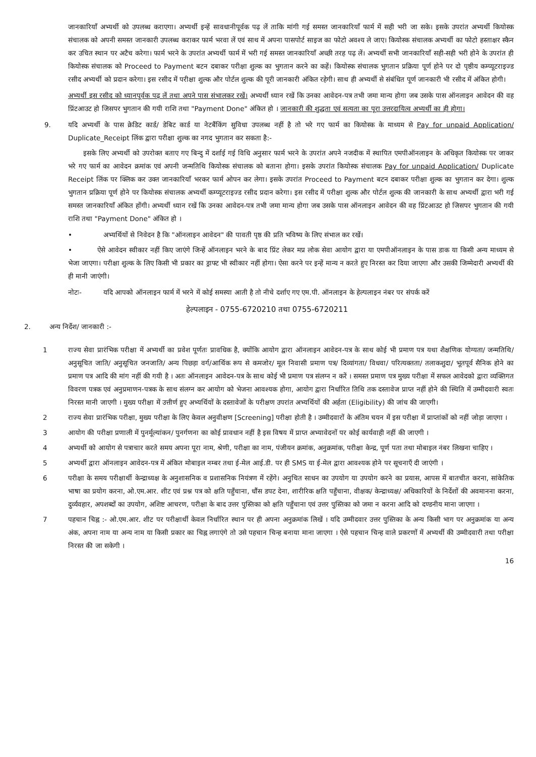जानकारियाँ अभ्यर्थी को उपलब्ध कराएगा। अभ्यर्थी इन्हें सावधानीपूर्वक पढ़ लें ताकि मांगी गई समस्त जानकारियाँ फार्म में सही भरी जा सके। इसके उपरांत अभ्यर्थी कियोस्क संचालक को अपनी समस्त जानकारी उपलब्ध कराकर फार्म भरवा लें एवं साथ में अपना पासपोर्ट साइज का फोटो अवश्य ले जाए। कियोस्क संचालक अभ्यर्थी का फोटो हस्ताक्षर स्कैन कर उचित स्थान पर अटैच करेगा। फार्म भरने के उपरांत अभ्यर्थी फार्म में भरी गई समस्त जानकारियाँ अच्छी तरह पढ़ लें। अभ्यर्थी सभी जानकारियाँ सही-सही भरी होने के उपरांत ही कियोस्क संचालक को Proceed to Payment बटन दबाकर परीक्षा शुल्क का भुगतान करने का कहें। कियोस्क संचालक भुगतान प्रक्रिया पूर्ण होने पर दो पृष्ठीय कम्प्यूटराइज्ड रसीद अभ्यर्थी को प्रदान करेगा। इस रसीद में परीक्षा शुल्क और पोर्टल शुल्क की पूरी जानकारी अंकित रहेगी। साथ ही अभ्यर्थी से संबंधित पूर्ण जानकारी भी रसीद में अंकित होगी।
अभ्यर्थी इस रसीद को ध्यानपूर्वक पढ़ लें तथा अपने पास संभालकर रखें। अभ्यर्थी ध्यान रखें कि उनका आवेदन-पत्र तभी जमा मान्य होगा जब उसके पास ऑनलाइन आवेदन की वह प्रिंटआउट हो जिसपर भुगतान की गयी राशि तथा "Payment Done" अंकित हो । जानकारी की शुद्धता एवं सत्यता का पूरा उत्तरदायित्व अभ्यर्थी का ही होगा।
9. यदि अभ्यर्थी के पास क्रेडिट कार्ड/ डेबिट कार्ड या नेटबैंकिंग सुविधा उपलब्ध नहीं है तो भरे गए फार्म का कियोस्क के माध्यम से Pay for unpaid Application/ Duplicate_Receipt लिंक द्वारा परीक्षा शुल्क का नगद भुगतान कर सकता है:-
इसके लिए अभ्यर्थी को उपरोक्त बताए गए बिन्दु में दर्शाई गई विधि अनुसार फार्म भरने के उपरांत अपने नजदीक में स्थापित एमपीऑनलाइन के अधिकृत कियोस्क पर जाकर भरे गए फार्म का आवेदन क्रमांक एवं अपनी जन्मतिथि कियोस्क संचालक को बताना होगा। इसके उपरांत कियोस्क संचालक Pay for unpaid Application/ Duplicate Receipt लिंक पर क्लिक कर उक्त जानकारियाँ भरकर फार्म ओपन कर लेगा। इसके उपरांत Proceed to Payment बटन दबाकर परीक्षा शुल्क का भुगतान कर देगा। शुल्क भुगतान प्रक्रिया पूर्ण होने पर कियोस्क संचालक अभ्यर्थी कम्प्यूटराइज्ड रसीद प्रदान करेगा। इस रसीद में परीक्षा शुल्क और पोर्टल शुल्क की जानकारी के साथ अभ्यर्थी द्वारा भरी गई समस्त जानकारियाँ अंकित होंगी। अभ्यर्थी ध्यान रखें कि उनका आवेदन-पत्र तभी जमा मान्य होगा जब उसके पास ऑनलाइन आवेदन की वह प्रिंटआउट हो जिसपर भुगतान की गयी राशि तथा "Payment Done" अंकित हो ।
• अभ्यर्थियों से निवेदन है कि "ऑनलाइन आवेदन" की पावती पृष्ठ की प्रति भविष्य के लिए संभाल कर रखें।
• ऐसे आवेदन स्वीकार नहीं किए जाएंगे जिन्हें ऑनलाइन भरने के बाद प्रिंट लेकर मप्र लोक सेवा आयोग द्वारा या एमपीऑनलाइन के पास डाक या किसी अन्य माध्यम से भेजा जाएगा। परीक्षा शुल्क के लिए किसी भी प्रकार का ड्राफ्ट भी स्वीकार नहीं होगा। ऐसा करने पर इन्हें मान्य न करते हुए निरस्त कर दिया जाएगा और उसकी जिम्मेदारी अभ्यर्थी की ही मानी जाएंगी।
नोटः- यदि आपको ऑनलाइन फार्म में भरने में कोई समस्या आती है तो नीचे दर्शाए गए एम.पी. ऑनलाइन के हेल्पलाइन नंबर पर संपर्क करें
हेल्पलाइन - 0755-6720210 तथा 0755-6720211
2. अन्य निर्देश/ जानकारी :-
1 राज्य सेवा प्रारंभिक परीक्षा में अभ्यर्थी का प्रवेश पूर्णतः प्रावधिक है, क्योंकि आयोग द्वारा ऑनलाइन आवेदन-पत्र के साथ कोई भी प्रमाण पत्र यथा शैक्षणिक योग्यता/ जन्मतिथि/ अनुसूचित जाति/ अनुसूचित जनजाति/ अन्य पिछड़ा वर्ग/आर्थिक रूप से कमजोर/ मूल निवासी प्रमाण पत्र/ दिव्यांगता/ विधवा/ परित्यक्तता/ तलाकशुदा/ भूतपूर्व सैनिक होने का प्रमाण पत्र आदि की मांग नहीं की गयी है । अतः ऑनलाइन आवेदन-पत्र के साथ कोई भी प्रमाण पत्र संलग्न न करें । समस्त प्रमाण पत्र मुख्य परीक्षा में सफल आवेदको द्वारा व्यक्तिगत विवरण पत्रक एवं अनुप्रमाणन-पत्रक के साथ संलग्न कर आयोग को भेजना आवश्यक होगा, आयोग द्वारा निर्धारित तिथि तक दस्तावेज प्राप्त नहीं होने की स्थिति में उम्मीदवारी स्वतः निरस्त मानी जाएगी । मुख्य परीक्षा में उत्तीर्ण हुए अभ्यर्थियों के दस्तावेजों के परीक्षण उपरांत अभ्यर्थियों की अर्हता (Eligibility) की जांच की जाएगी।
2 राज्य सेवा प्रारंभिक परीक्षा, मुख्य परीक्षा के लिए केवल अनुवीक्षण [Screening] परीक्षा होती है । उम्मीदवारों के अंतिम चयन में इस परीक्षा में प्राप्तांकों को नहीं जोड़ा जाएगा ।
3 आयोग की परीक्षा प्रणाली में पुनर्मूल्यांकन/ पुनर्गणना का कोई प्रावधान नहीं है इस विषय में प्राप्त अभ्यावेदनों पर कोई कार्यवाही नहीं की जाएगी ।
4 अभ्यर्थी को आयोग से पत्राचार करते समय अपना पूरा नाम, श्रेणी, परीक्षा का नाम, पंजीयन क्रमांक, अनुक्रमांक, परीक्षा केन्द्र, पूर्ण पता तथा मोबाइल नंबर लिखना चाहिए ।
5 अभ्यर्थी द्वारा ऑनलाइन आवेदन-पत्र में अंकित मोबाइल नम्बर तथा ई-मेल आई.डी. पर ही SMS या ई-मेल द्वारा आवश्यक होने पर सूचनाएँ दी जाएंगी ।
6 परीक्षा के समय परीक्षार्थी केन्द्राध्यक्ष के अनुशासनिक व प्रशासनिक नियंत्रण में रहेंगे। अनुचित साधन का उपयोग या उपयोग करने का प्रयास, आपस में बातचीत करना, सांकेतिक भाषा का प्रयोग करना, ओ.एम.आर. शीट एवं प्रश्न पत्र को क्षति पहुँचाना, धौंस डपट देना, शारीरिक क्षति पहुँचाना, वीक्षक/ केन्द्राध्यक्ष/ अधिकारियों के निर्देशों की अवमानना करना, दुर्व्यवहार, अपशब्दों का उपयोग, अशिष्ट आचरण, परीक्षा के बाद उत्तर पुस्तिका को क्षति पहुँचाना एवं उत्तर पुस्तिका को जमा न करना आदि को दण्डनीय माना जाएगा ।
7 पहचान चिह्न :- ओ.एम.आर. शीट पर परीक्षार्थी केवल निर्धारित स्थान पर ही अपना अनुक्रमांक लिखें । यदि उम्मीदवार उत्तर पुस्तिका के अन्य किसी भाग पर अनुक्रमांक या अन्य अंक, अपना नाम या अन्य नाम या किसी प्रकार का चिह्न लगाएंगे तो उसे पहचान चिन्ह बनाया माना जाएगा । ऐसे पहचान चिन्ह वाले प्रकरणों में अभ्यर्थी की उम्मीदवारी तथा परीक्षा निरस्त की जा सकेगी ।
16